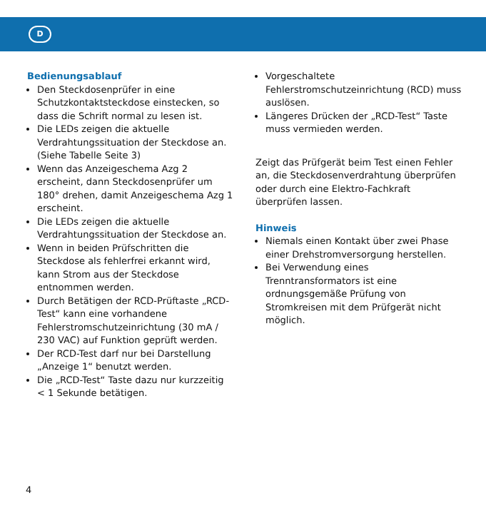D
Bedienungsablauf
Den Steckdosenprüfer in eine Schutzkontaktsteckdose einstecken, so dass die Schrift normal zu lesen ist.
Die LEDs zeigen die aktuelle Verdrahtungssituation der Steckdose an. (Siehe Tabelle Seite 3)
Wenn das Anzeigeschema Azg 2 erscheint, dann Steckdosenprüfer um 180° drehen, damit Anzeigeschema Azg 1 erscheint.
Die LEDs zeigen die aktuelle Verdrahtungssituation der Steckdose an.
Wenn in beiden Prüfschritten die Steckdose als fehlerfrei erkannt wird, kann Strom aus der Steckdose entnommen werden.
Durch Betätigen der RCD-Prüftaste „RCD-Test“ kann eine vorhandene Fehlerstromschutzeinrichtung (30 mA / 230 VAC) auf Funktion geprüft werden.
Der RCD-Test darf nur bei Darstellung „Anzeige 1“ benutzt werden.
Die „RCD-Test“ Taste dazu nur kurzzeitig < 1 Sekunde betätigen.
Vorgeschaltete Fehlerstromschutzeinrichtung (RCD) muss auslösen.
Längeres Drücken der „RCD-Test“ Taste muss vermieden werden.
Zeigt das Prüfgerät beim Test einen Fehler an, die Steckdosenverdrahtung überprüfen oder durch eine Elektro-Fachkraft überprüfen lassen.
Hinweis
Niemals einen Kontakt über zwei Phase einer Drehstromversorgung herstellen.
Bei Verwendung eines Trenntransformators ist eine ordnungsgemäße Prüfung von Stromkreisen mit dem Prüfgerät nicht möglich.
4